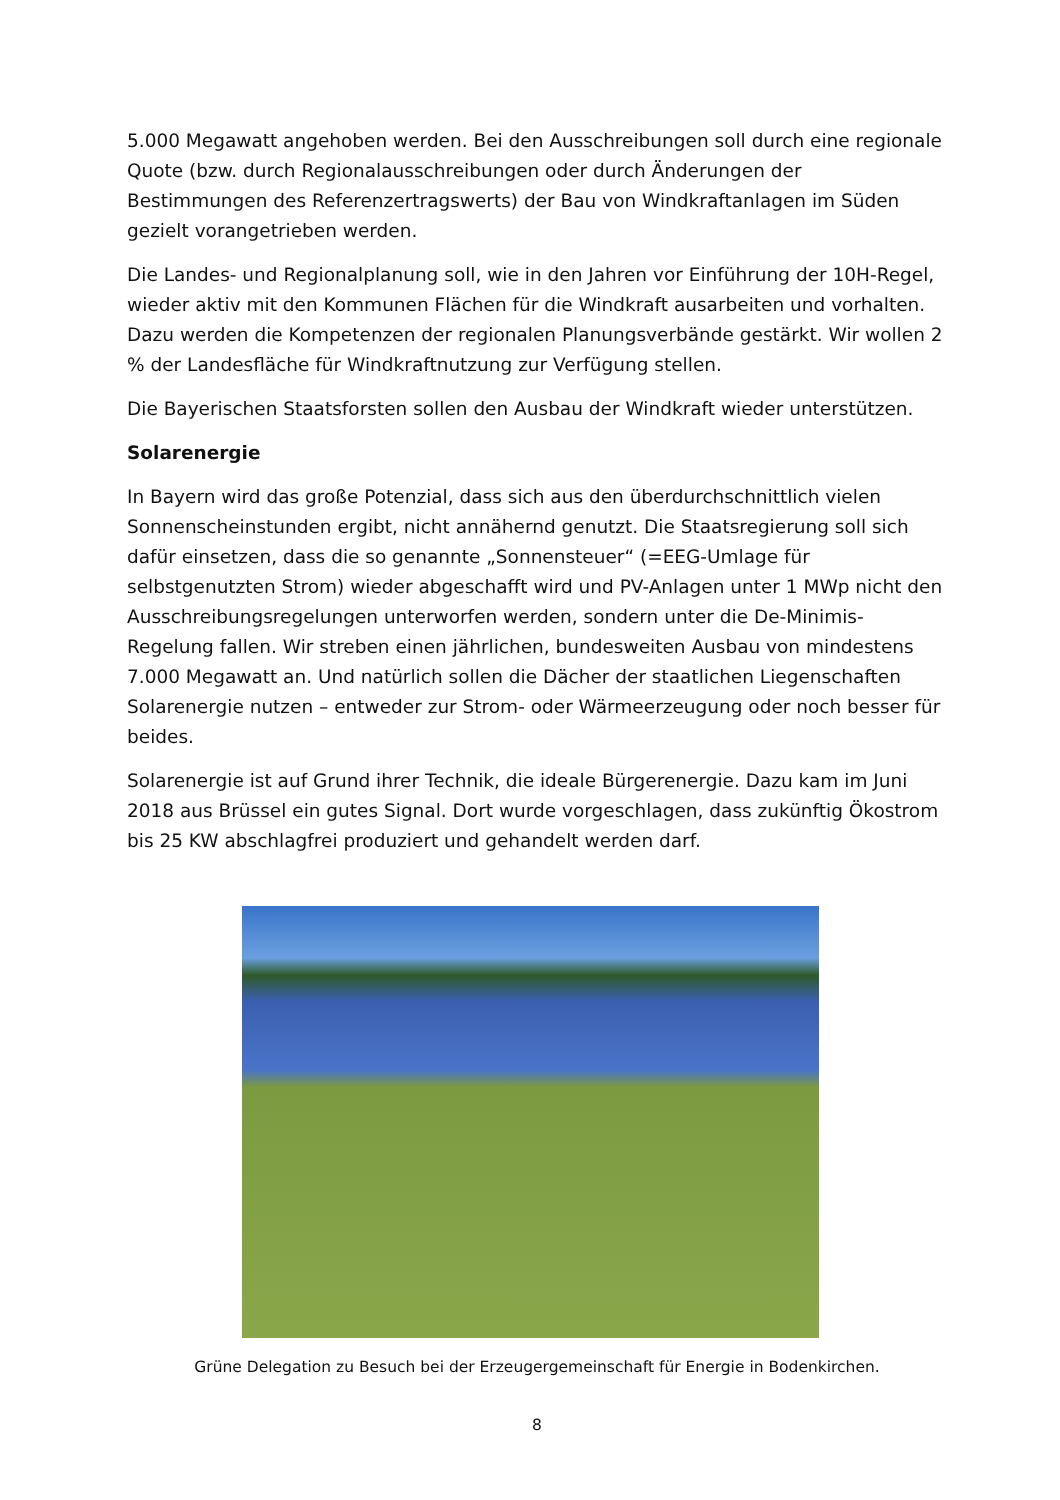5.000 Megawatt angehoben werden. Bei den Ausschreibungen soll durch eine regionale Quote (bzw. durch Regionalausschreibungen oder durch Änderungen der Bestimmungen des Referenzertragswerts) der Bau von Windkraftanlagen im Süden gezielt vorangetrieben werden.
Die Landes- und Regionalplanung soll, wie in den Jahren vor Einführung der 10H-Regel, wieder aktiv mit den Kommunen Flächen für die Windkraft ausarbeiten und vorhalten. Dazu werden die Kompetenzen der regionalen Planungsverbände gestärkt. Wir wollen 2 % der Landesfläche für Windkraftnutzung zur Verfügung stellen.
Die Bayerischen Staatsforsten sollen den Ausbau der Windkraft wieder unterstützen.
Solarenergie
In Bayern wird das große Potenzial, dass sich aus den überdurchschnittlich vielen Sonnenscheinstunden ergibt, nicht annähernd genutzt. Die Staatsregierung soll sich dafür einsetzen, dass die so genannte „Sonnensteuer“ (=EEG-Umlage für selbstgenutzten Strom) wieder abgeschafft wird und PV-Anlagen unter 1 MWp nicht den Ausschreibungsregelungen unterworfen werden, sondern unter die De-Minimis-Regelung fallen. Wir streben einen jährlichen, bundesweiten Ausbau von mindestens 7.000 Megawatt an. Und natürlich sollen die Dächer der staatlichen Liegenschaften Solarenergie nutzen – entweder zur Strom- oder Wärmeerzeugung oder noch besser für beides.
Solarenergie ist auf Grund ihrer Technik, die ideale Bürgerenergie. Dazu kam im Juni 2018 aus Brüssel ein gutes Signal. Dort wurde vorgeschlagen, dass zukünftig Ökostrom bis 25 KW abschlagfrei produziert und gehandelt werden darf.
Grüne Delegation zu Besuch bei der Erzeugergemeinschaft für Energie in Bodenkirchen.
8